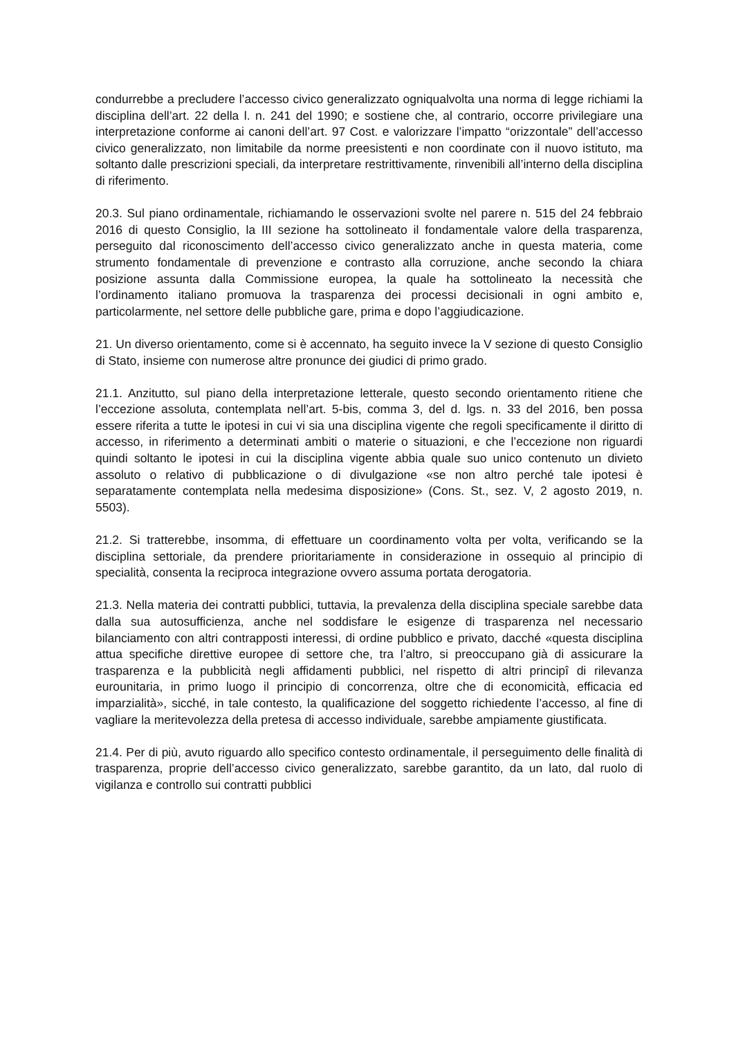condurrebbe a precludere l’accesso civico generalizzato ogniqualvolta una norma di legge richiami la disciplina dell’art. 22 della l. n. 241 del 1990; e sostiene che, al contrario, occorre privilegiare una interpretazione conforme ai canoni dell’art. 97 Cost. e valorizzare l’impatto “orizzontale” dell’accesso civico generalizzato, non limitabile da norme preesistenti e non coordinate con il nuovo istituto, ma soltanto dalle prescrizioni speciali, da interpretare restrittivamente, rinvenibili all’interno della disciplina di riferimento.
20.3. Sul piano ordinamentale, richiamando le osservazioni svolte nel parere n. 515 del 24 febbraio 2016 di questo Consiglio, la III sezione ha sottolineato il fondamentale valore della trasparenza, perseguito dal riconoscimento dell’accesso civico generalizzato anche in questa materia, come strumento fondamentale di prevenzione e contrasto alla corruzione, anche secondo la chiara posizione assunta dalla Commissione europea, la quale ha sottolineato la necessità che l’ordinamento italiano promuova la trasparenza dei processi decisionali in ogni ambito e, particolarmente, nel settore delle pubbliche gare, prima e dopo l’aggiudicazione.
21. Un diverso orientamento, come si è accennato, ha seguito invece la V sezione di questo Consiglio di Stato, insieme con numerose altre pronunce dei giudici di primo grado.
21.1. Anzitutto, sul piano della interpretazione letterale, questo secondo orientamento ritiene che l’eccezione assoluta, contemplata nell’art. 5-bis, comma 3, del d. lgs. n. 33 del 2016, ben possa essere riferita a tutte le ipotesi in cui vi sia una disciplina vigente che regoli specificamente il diritto di accesso, in riferimento a determinati ambiti o materie o situazioni, e che l’eccezione non riguardi quindi soltanto le ipotesi in cui la disciplina vigente abbia quale suo unico contenuto un divieto assoluto o relativo di pubblicazione o di divulgazione «se non altro perché tale ipotesi è separatamente contemplata nella medesima disposizione» (Cons. St., sez. V, 2 agosto 2019, n. 5503).
21.2. Si tratterebbe, insomma, di effettuare un coordinamento volta per volta, verificando se la disciplina settoriale, da prendere prioritariamente in considerazione in ossequio al principio di specialità, consenta la reciproca integrazione ovvero assuma portata derogatoria.
21.3. Nella materia dei contratti pubblici, tuttavia, la prevalenza della disciplina speciale sarebbe data dalla sua autosufficienza, anche nel soddisfare le esigenze di trasparenza nel necessario bilanciamento con altri contrapposti interessi, di ordine pubblico e privato, dacché «questa disciplina attua specifiche direttive europee di settore che, tra l’altro, si preoccupano già di assicurare la trasparenza e la pubblicità negli affidamenti pubblici, nel rispetto di altri principî di rilevanza eurounitaria, in primo luogo il principio di concorrenza, oltre che di economicità, efficacia ed imparzialità», sicché, in tale contesto, la qualificazione del soggetto richiedente l’accesso, al fine di vagliare la meritevolezza della pretesa di accesso individuale, sarebbe ampiamente giustificata.
21.4. Per di più, avuto riguardo allo specifico contesto ordinamentale, il perseguimento delle finalità di trasparenza, proprie dell’accesso civico generalizzato, sarebbe garantito, da un lato, dal ruolo di vigilanza e controllo sui contratti pubblici